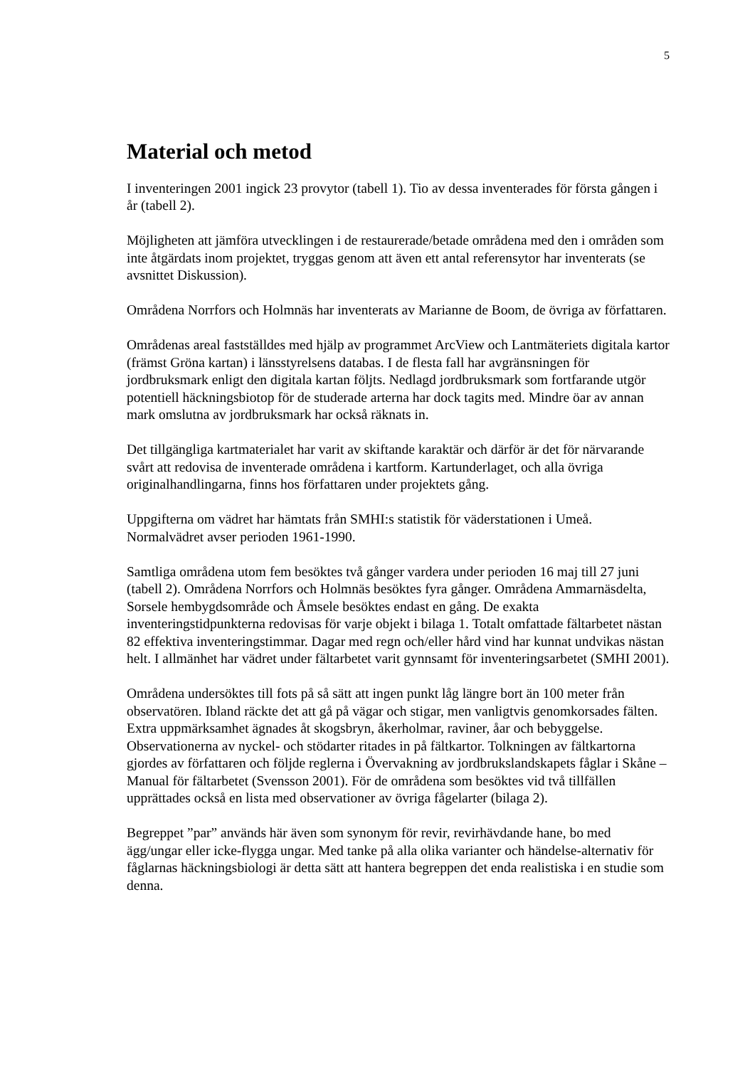5
Material och metod
I inventeringen 2001 ingick 23 provytor (tabell 1). Tio av dessa inventerades för första gången i år (tabell 2).
Möjligheten att jämföra utvecklingen i de restaurerade/betade områdena med den i områden som inte åtgärdats inom projektet, tryggas genom att även ett antal referensytor har inventerats (se avsnittet Diskussion).
Områdena Norrfors och Holmnäs har inventerats av Marianne de Boom, de övriga av författaren.
Områdenas areal fastställdes med hjälp av programmet ArcView och Lantmäteriets digitala kartor (främst Gröna kartan) i länsstyrelsens databas. I de flesta fall har avgränsningen för jordbruksmark enligt den digitala kartan följts. Nedlagd jordbruksmark som fortfarande utgör potentiell häckningsbiotop för de studerade arterna har dock tagits med. Mindre öar av annan mark omslutna av jordbruksmark har också räknats in.
Det tillgängliga kartmaterialet har varit av skiftande karaktär och därför är det för närvarande svårt att redovisa de inventerade områdena i kartform. Kartunderlaget, och alla övriga originalhandlingarna, finns hos författaren under projektets gång.
Uppgifterna om vädret har hämtats från SMHI:s statistik för väderstationen i Umeå. Normalvädret avser perioden 1961-1990.
Samtliga områdena utom fem besöktes två gånger vardera under perioden 16 maj till 27 juni (tabell 2). Områdena Norrfors och Holmnäs besöktes fyra gånger. Områdena Ammarnäsdelta, Sorsele hembygdsområde och Åmsele besöktes endast en gång. De exakta inventeringstidpunkterna redovisas för varje objekt i bilaga 1. Totalt omfattade fältarbetet nästan 82 effektiva inventeringstimmar. Dagar med regn och/eller hård vind har kunnat undvikas nästan helt. I allmänhet har vädret under fältarbetet varit gynnsamt för inventeringsarbetet (SMHI 2001).
Områdena undersöktes till fots på så sätt att ingen punkt låg längre bort än 100 meter från observatören. Ibland räckte det att gå på vägar och stigar, men vanligtvis genomkorsades fälten. Extra uppmärksamhet ägnades åt skogsbryn, åkerholmar, raviner, åar och bebyggelse. Observationerna av nyckel- och stödarter ritades in på fältkartor. Tolkningen av fältkartorna gjordes av författaren och följde reglerna i Övervakning av jordbrukslandskapets fåglar i Skåne – Manual för fältarbetet (Svensson 2001). För de områdena som besöktes vid två tillfällen upprättades också en lista med observationer av övriga fågelarter (bilaga 2).
Begreppet ”par” används här även som synonym för revir, revirhävdande hane, bo med ägg/ungar eller icke-flygga ungar. Med tanke på alla olika varianter och händelse-alternativ för fåglarnas häckningsbiologi är detta sätt att hantera begreppen det enda realistiska i en studie som denna.